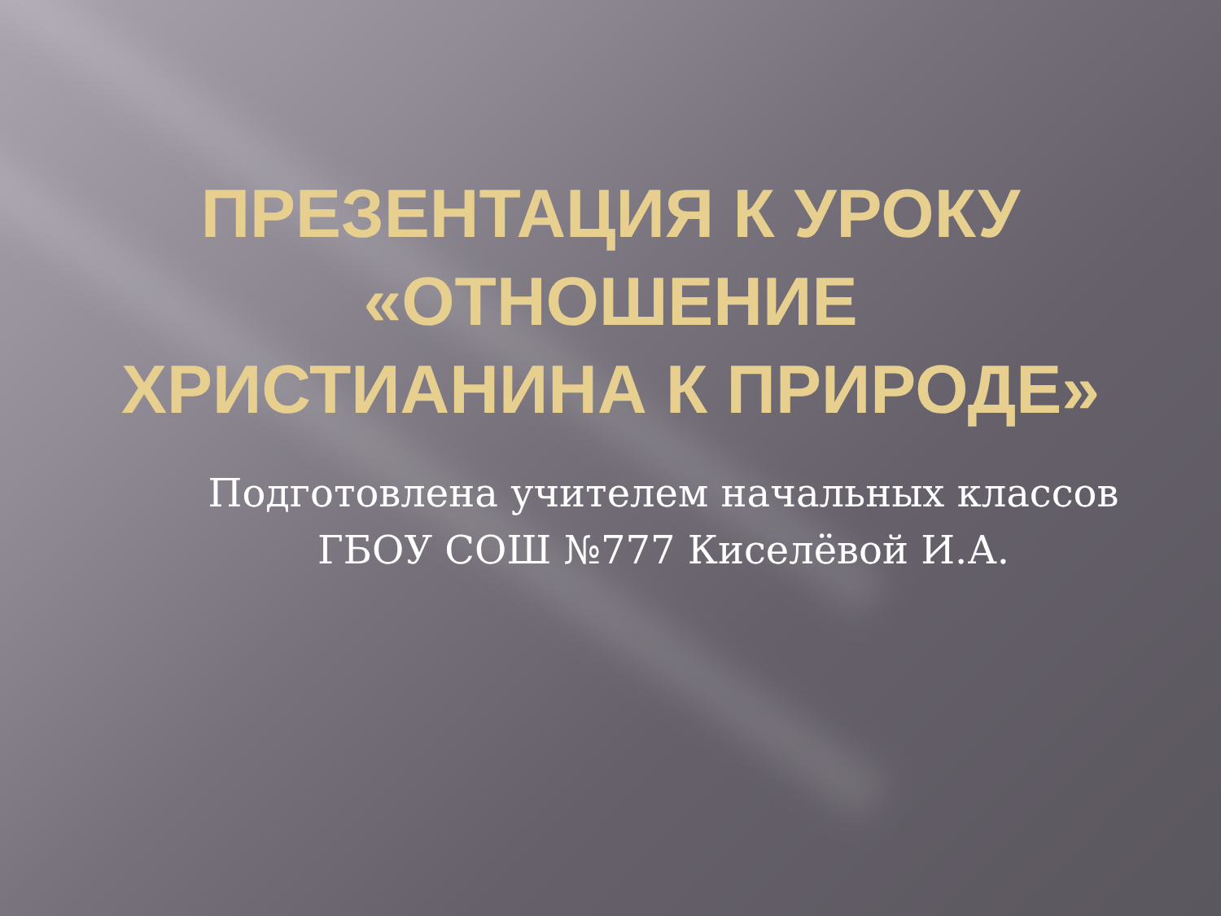ПРЕЗЕНТАЦИЯ К УРОКУ
«ОТНОШЕНИЕ
ХРИСТИАНИНА К ПРИРОДЕ»
Подготовлена учителем начальных классов ГБОУ СОШ №777 Киселёвой И.А.